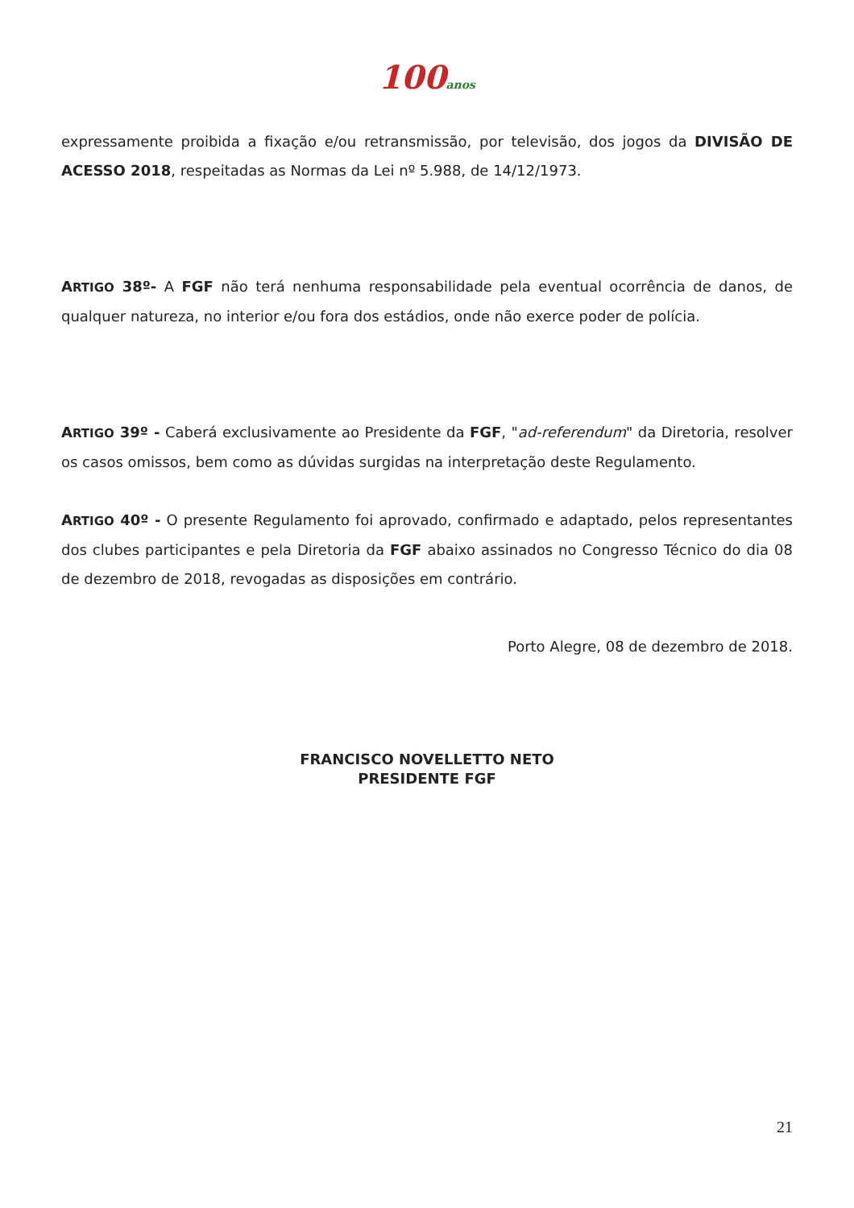100anos
expressamente proibida a fixação e/ou retransmissão, por televisão, dos jogos da DIVISÃO DE ACESSO 2018, respeitadas as Normas da Lei nº 5.988, de 14/12/1973.
ARTIGO 38º- A FGF não terá nenhuma responsabilidade pela eventual ocorrência de danos, de qualquer natureza, no interior e/ou fora dos estádios, onde não exerce poder de polícia.
ARTIGO 39º - Caberá exclusivamente ao Presidente da FGF, "ad-referendum" da Diretoria, resolver os casos omissos, bem como as dúvidas surgidas na interpretação deste Regulamento.
ARTIGO 40º - O presente Regulamento foi aprovado, confirmado e adaptado, pelos representantes dos clubes participantes e pela Diretoria da FGF abaixo assinados no Congresso Técnico do dia 08 de dezembro de 2018, revogadas as disposições em contrário.
Porto Alegre, 08 de dezembro de 2018.
FRANCISCO NOVELLETTO NETO
PRESIDENTE FGF
21